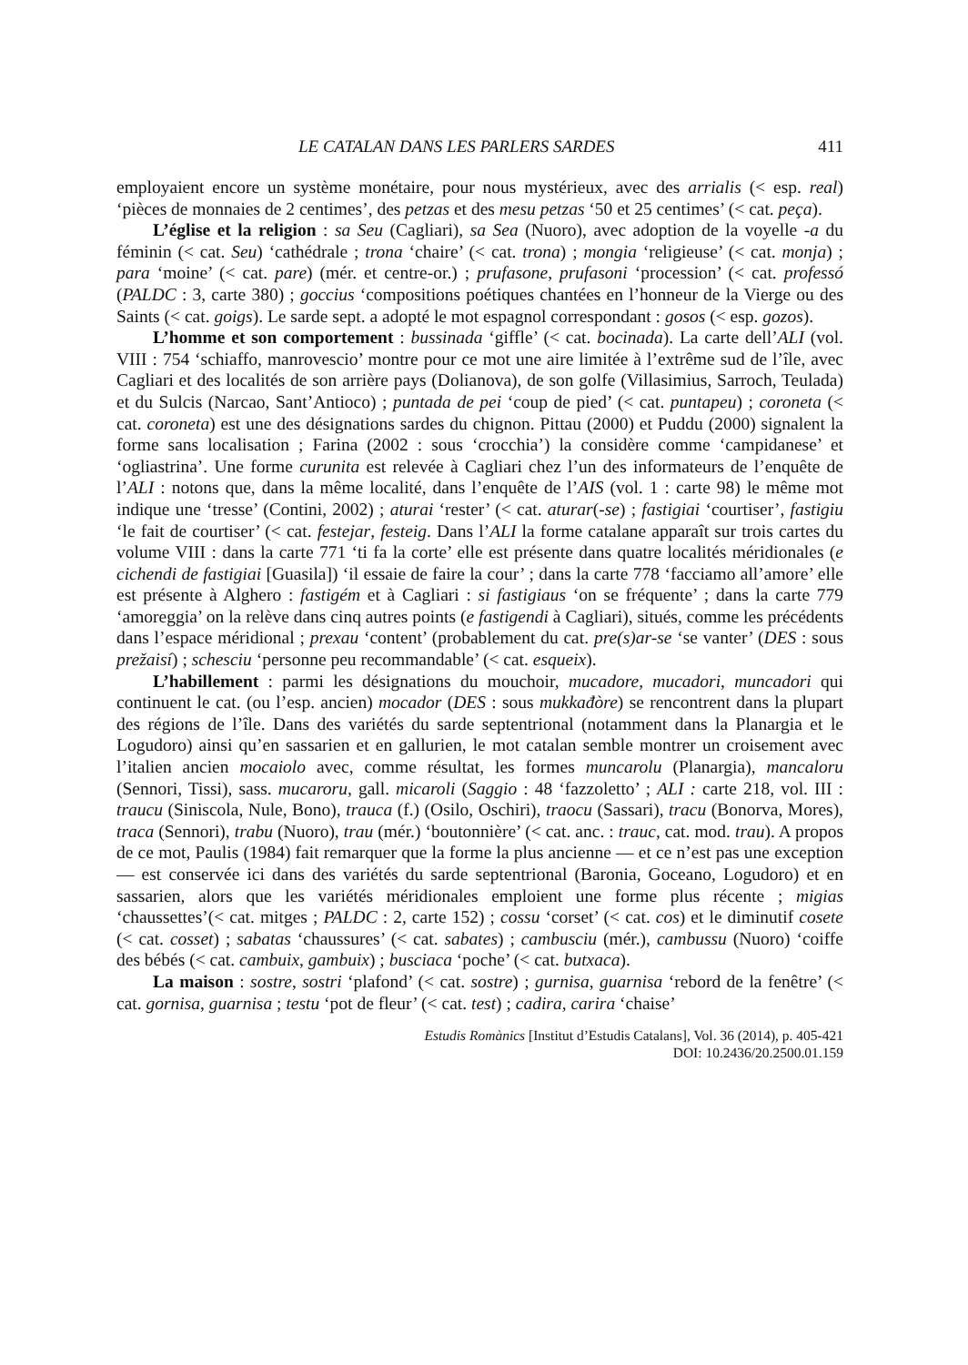LE CATALAN DANS LES PARLERS SARDES 411
employaient encore un système monétaire, pour nous mystérieux, avec des arrialis (< esp. real) ‘pièces de monnaies de 2 centimes’, des petzas et des mesu petzas ‘50 et 25 centimes’ (< cat. peça).
L’église et la religion : sa Seu (Cagliari), sa Sea (Nuoro), avec adoption de la voyelle -a du féminin (< cat. Seu) ‘cathédrale ; trona ‘chaire’ (< cat. trona) ; mongia ‘religieuse’ (< cat. monja) ; para ‘moine’ (< cat. pare) (mér. et centre-or.) ; prufasone, prufasoni ‘procession’ (< cat. professó (PALDC : 3, carte 380) ; goccius ‘compositions poétiques chantées en l’honneur de la Vierge ou des Saints (< cat. goigs). Le sarde sept. a adopté le mot espagnol correspondant : gosos (< esp. gozos).
L’homme et son comportement : bussinada ‘giffle’ (< cat. bocinada). La carte dell’ALI (vol. VIII : 754 ‘schiaffo, manrovescio’ montre pour ce mot une aire limitée à l’extrême sud de l’île, avec Cagliari et des localités de son arrière pays (Dolianova), de son golfe (Villasimius, Sarroch, Teulada) et du Sulcis (Narcao, Sant’Antioco) ; puntada de pei ‘coup de pied’ (< cat. puntapeu) ; coroneta (< cat. coroneta) est une des désignations sardes du chignon. Pittau (2000) et Puddu (2000) signalent la forme sans localisation ; Farina (2002 : sous ‘crocchia’) la considère comme ‘campidanese’ et ‘ogliastrina’. Une forme curunita est relevée à Cagliari chez l’un des informateurs de l’enquête de l’ALI : notons que, dans la même localité, dans l’enquête de l’AIS (vol. 1 : carte 98) le même mot indique une ‘tresse’ (Contini, 2002) ; aturai ‘rester’ (< cat. aturar(-se) ; fastigiai ‘courtiser’, fastigiu ‘le fait de courtiser’ (< cat. festejar, festeig. Dans l’ALI la forme catalane apparaît sur trois cartes du volume VIII : dans la carte 771 ‘ti fa la corte’ elle est présente dans quatre localités méridionales (e cichendi de fastigiai [Guasila]) ‘il essaie de faire la cour’ ; dans la carte 778 ‘facciamo all’amore’ elle est présente à Alghero : fastigém et à Cagliari : si fastigiaus ‘on se fréquente’ ; dans la carte 779 ‘amoreggia’ on la relève dans cinq autres points (e fastigendi à Cagliari), situés, comme les précédents dans l’espace méridional ; prexau ‘content’ (probablement du cat. pre(s)ar-se ‘se vanter’ (DES : sous prežaisí) ; schesciu ‘personne peu recommandable’ (< cat. esqueix).
L’habillement : parmi les désignations du mouchoir, mucadore, mucadori, muncadori qui continuent le cat. (ou l’esp. ancien) mocador (DES : sous mukkađòre) se rencontrent dans la plupart des régions de l’île. Dans des variétés du sarde septentrional (notamment dans la Planargia et le Logudoro) ainsi qu’en sassarien et en gallurien, le mot catalan semble montrer un croisement avec l’italien ancien mocaiolo avec, comme résultat, les formes muncarolu (Planargia), mancaloru (Sennori, Tissi), sass. mucaroru, gall. micaroli (Saggio : 48 ‘fazzoletto’ ; ALI : carte 218, vol. III : traucu (Siniscola, Nule, Bono), trauca (f.) (Osilo, Oschiri), traocu (Sassari), tracu (Bonorva, Mores), traca (Sennori), trabu (Nuoro), trau (mér.) ‘boutonnière’ (< cat. anc. : trauc, cat. mod. trau). A propos de ce mot, Paulis (1984) fait remarquer que la forme la plus ancienne — et ce n’est pas une exception — est conservée ici dans des variétés du sarde septentrional (Baronia, Goceano, Logudoro) et en sassarien, alors que les variétés méridionales emploient une forme plus récente ; migias ‘chaussettes’(< cat. mitges ; PALDC : 2, carte 152) ; cossu ‘corset’ (< cat. cos) et le diminutif cosete (< cat. cosset) ; sabatas ‘chaussures’ (< cat. sabates) ; cambusciu (mér.), cambussu (Nuoro) ‘coiffe des bébés (< cat. cambuix, gambuix) ; busciaca ‘poche’ (< cat. butxaca).
La maison : sostre, sostri ‘plafond’ (< cat. sostre) ; gurnisa, guarnisa ‘rebord de la fenêtre’ (< cat. gornisa, guarnisa ; testu ‘pot de fleur’ (< cat. test) ; cadira, carira ‘chaise’
Estudis Romànics [Institut d’Estudis Catalans], Vol. 36 (2014), p. 405-421
DOI: 10.2436/20.2500.01.159